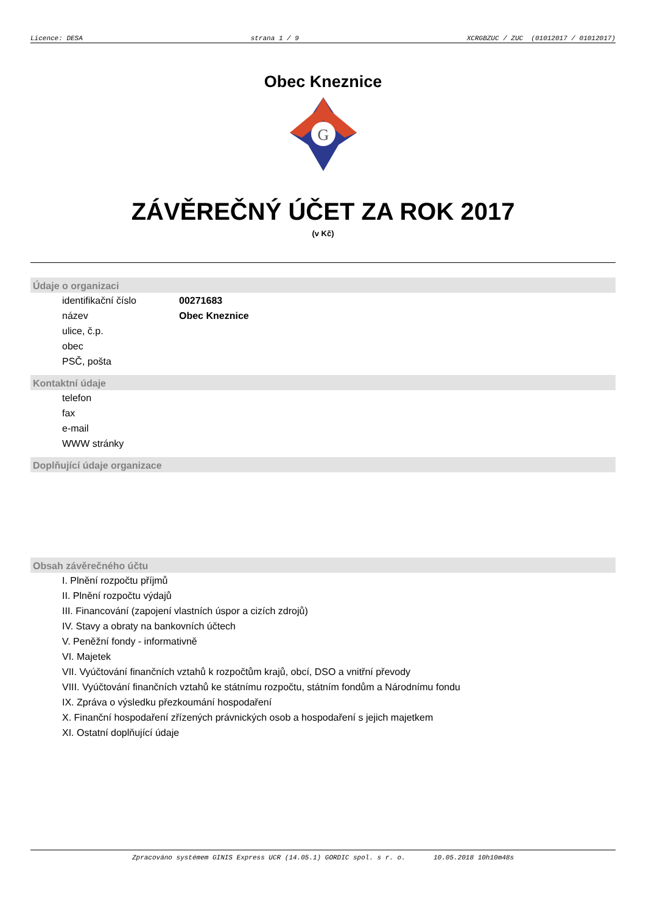Licence: DESA strana 1 / 9 XCRGBZUC / ZUC (01012017 / 01012017)
Obec Kneznice
G
ZÁVĚREČNÝ ÚČET ZA ROK 2017
(v Kč)
Údaje o organizaci
identifikační číslo 00271683
název Obec Kneznice
ulice, č.p.
obec
PSČ, pošta
Kontaktní údaje
telefon
fax
e-mail
WWW stránky
Doplňující údaje organizace
Obsah závěrečného účtu
I. Plnění rozpočtu příjmů
II. Plnění rozpočtu výdajů
III. Financování (zapojení vlastních úspor a cizích zdrojů)
IV. Stavy a obraty na bankovních účtech
V. Peněžní fondy - informativně
VI. Majetek
VII. Vyúčtování finančních vztahů k rozpočtům krajů, obcí, DSO a vnitřní převody
VIII. Vyúčtování finančních vztahů ke státnímu rozpočtu, státním fondům a Národnímu fondu
IX. Zpráva o výsledku přezkoumání hospodaření
X. Finanční hospodaření zřízených právnických osob a hospodaření s jejich majetkem
XI. Ostatní doplňující údaje
Zpracováno systémem GINIS Express UCR (14.05.1) GORDIC spol. s r. o. 10.05.2018 10h10m48s